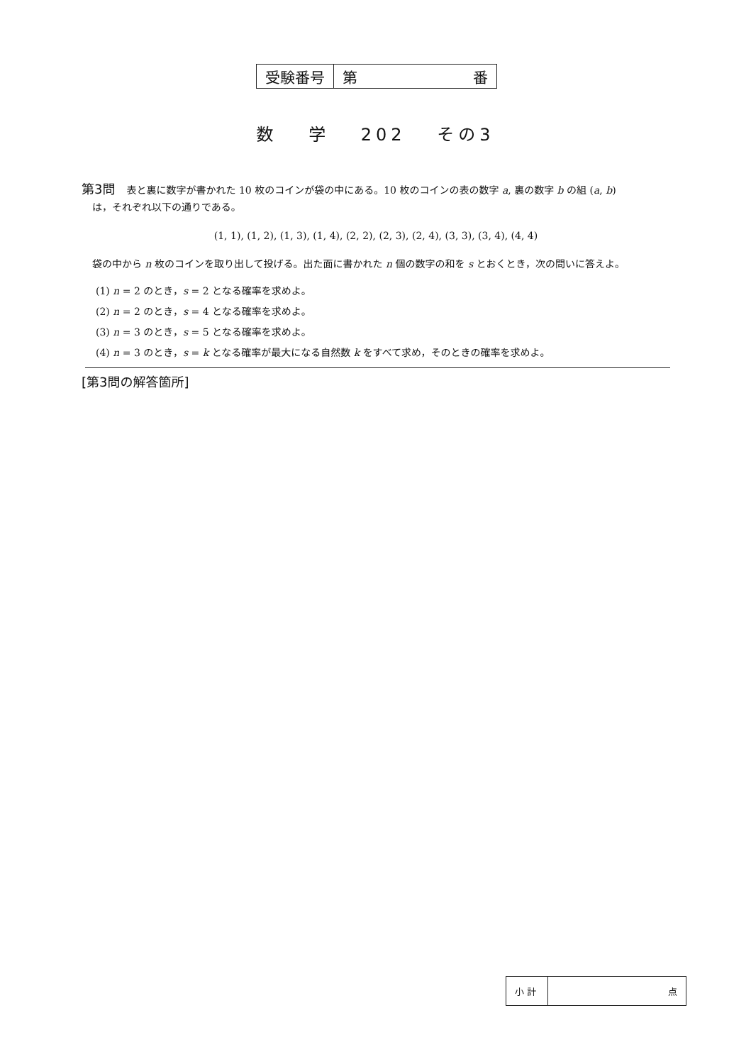| 受験番号 | 第 番 |
数 学 202 その3
第3問 表と裏に数字が書かれた 10 枚のコインが袋の中にある。10 枚のコインの表の数字 a, 裏の数字 b の組 (a, b)
は，それぞれ以下の通りである。
(1, 1), (1, 2), (1, 3), (1, 4), (2, 2), (2, 3), (2, 4), (3, 3), (3, 4), (4, 4)
袋の中から n 枚のコインを取り出して投げる。出た面に書かれた n 個の数字の和を s とおくとき，次の問いに答えよ。
(1) n = 2 のとき，s = 2 となる確率を求めよ。
(2) n = 2 のとき，s = 4 となる確率を求めよ。
(3) n = 3 のとき，s = 5 となる確率を求めよ。
(4) n = 3 のとき，s = k となる確率が最大になる自然数 k をすべて求め，そのときの確率を求めよ。
[第3問の解答箇所]
| 小 計 | 点 |